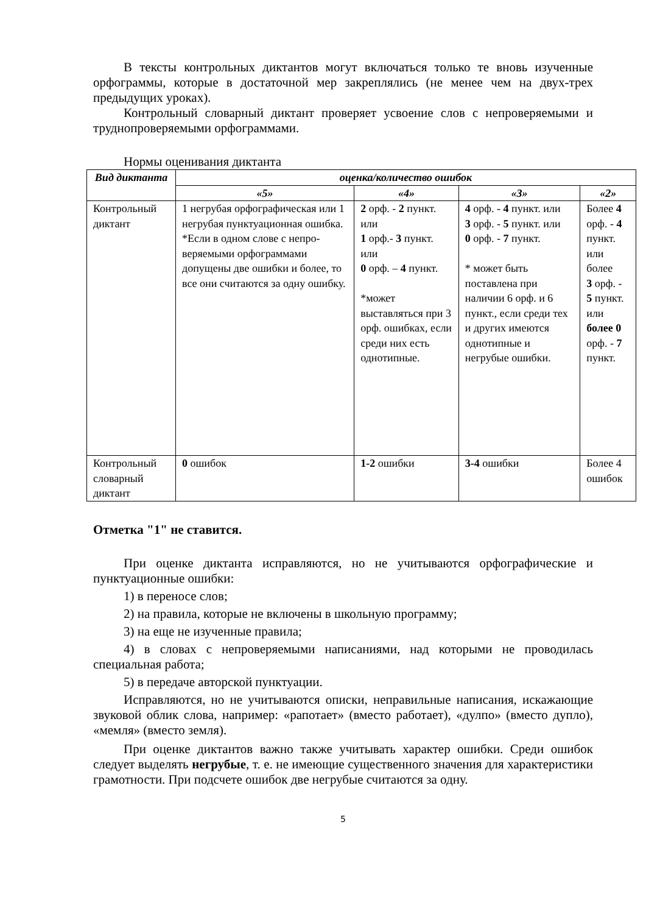В тексты контрольных диктантов могут включаться только те вновь изученные орфограммы, которые в достаточной мер закреплялись (не менее чем на двух-трех предыдущих уроках).
Контрольный словарный диктант проверяет усвоение слов с непроверяемыми и труднопроверяемыми орфограммами.
Нормы оценивания диктанта
| Вид диктанта | оценка/количество ошибок | | | |
| --- | --- | --- | --- | --- |
| | «5» | «4» | «3» | «2» |
| Контрольный диктант | 1 негрубая орфографическая или 1 негрубая пунктуационная ошибка. *Если в одном слове с непро-веряемыми орфограммами допущены две ошибки и более, то все они считаются за одну ошибку. | 2 орф. - 2 пункт. или 1 орф.- 3 пункт. или 0 орф. – 4 пункт. *может выставляться при 3 орф. ошибках, если среди них есть однотипные. | 4 орф. - 4 пункт. или 3 орф. - 5 пункт. или 0 орф. - 7 пункт. * может быть поставлена при наличии 6 орф. и 6 пункт., если среди тех и других имеются однотипные и негрубые ошибки. | Более 4 орф. - 4 пункт. или более 3 орф. - 5 пункт. или более 0 орф. - 7 пункт. |
| Контрольный словарный диктант | 0 ошибок | 1-2 ошибки | 3-4 ошибки | Более 4 ошибок |
Отметка "1" не ставится.
При оценке диктанта исправляются, но не учитываются орфографические и пунктуационные ошибки:
1) в переносе слов;
2) на правила, которые не включены в школьную программу;
3) на еще не изученные правила;
4) в словах с непроверяемыми написаниями, над которыми не проводилась специальная работа;
5) в передаче авторской пунктуации.
Исправляются, но не учитываются описки, неправильные написания, искажающие звуковой облик слова, например: «рапотает» (вместо работает), «дулпо» (вместо дупло), «мемля» (вместо земля).
При оценке диктантов важно также учитывать характер ошибки. Среди ошибок следует выделять негрубые, т. е. не имеющие существенного значения для характеристики грамотности. При подсчете ошибок две негрубые считаются за одну.
5